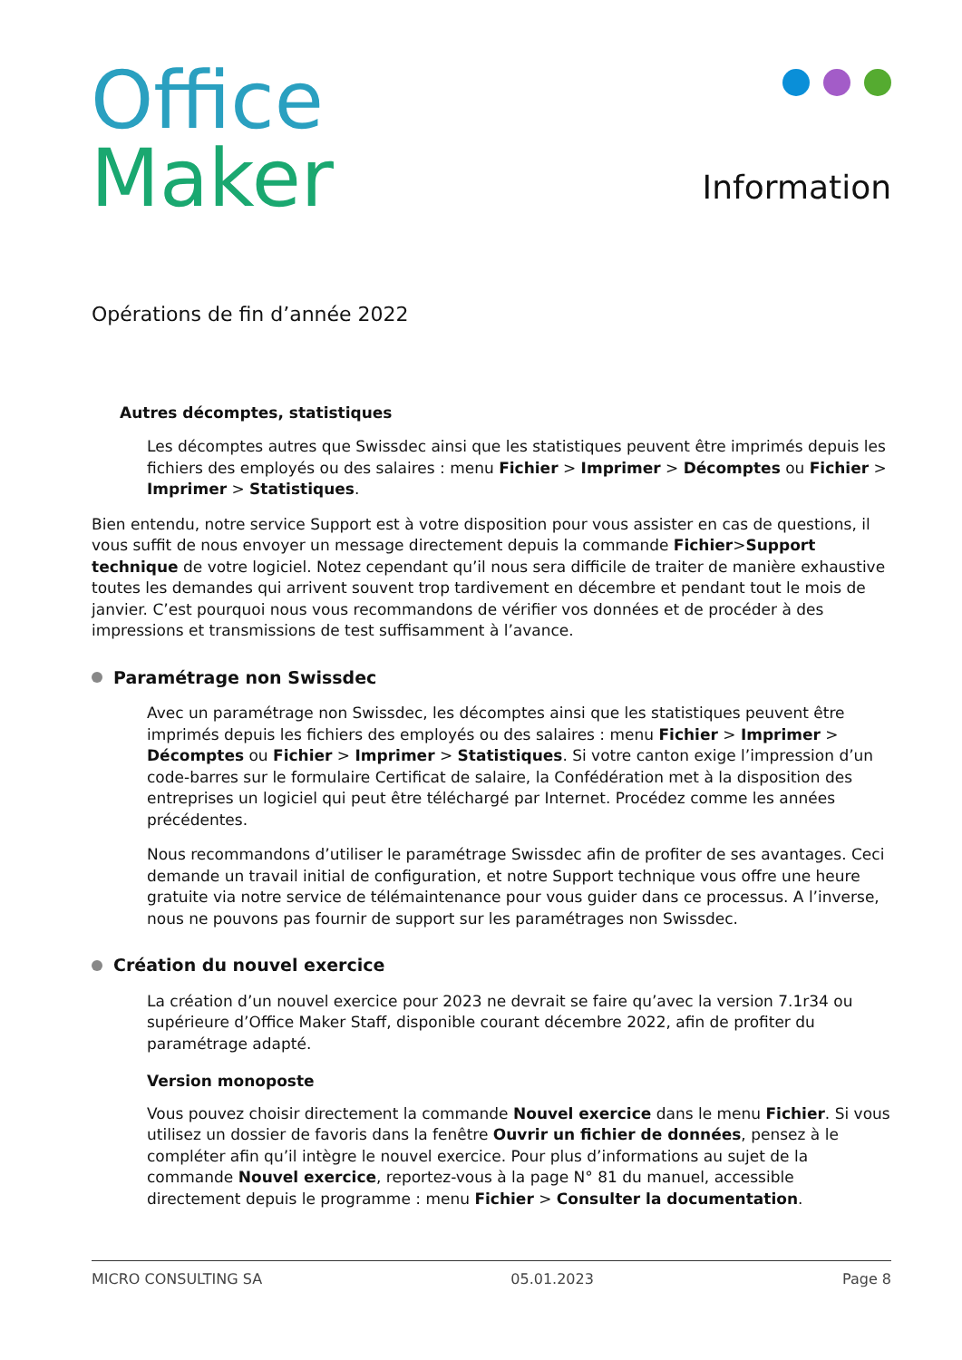Office
Maker
Information
Opérations de fin d’année 2022
Autres décomptes, statistiques
Les décomptes autres que Swissdec ainsi que les statistiques peuvent être imprimés depuis les fichiers des employés ou des salaires : menu Fichier > Imprimer > Décomptes ou Fichier > Imprimer > Statistiques.
Bien entendu, notre service Support est à votre disposition pour vous assister en cas de questions, il vous suffit de nous envoyer un message directement depuis la commande Fichier>Support technique de votre logiciel. Notez cependant qu’il nous sera difficile de traiter de manière exhaustive toutes les demandes qui arrivent souvent trop tardivement en décembre et pendant tout le mois de janvier. C’est pourquoi nous vous recommandons de vérifier vos données et de procéder à des impressions et transmissions de test suffisamment à l’avance.
Paramétrage non Swissdec
Avec un paramétrage non Swissdec, les décomptes ainsi que les statistiques peuvent être imprimés depuis les fichiers des employés ou des salaires : menu Fichier > Imprimer > Décomptes ou Fichier > Imprimer > Statistiques. Si votre canton exige l’impression d’un code-barres sur le formulaire Certificat de salaire, la Confédération met à la disposition des entreprises un logiciel qui peut être téléchargé par Internet. Procédez comme les années précédentes.
Nous recommandons d’utiliser le paramétrage Swissdec afin de profiter de ses avantages. Ceci demande un travail initial de configuration, et notre Support technique vous offre une heure gratuite via notre service de télémaintenance pour vous guider dans ce processus. A l’inverse, nous ne pouvons pas fournir de support sur les paramétrages non Swissdec.
Création du nouvel exercice
La création d’un nouvel exercice pour 2023 ne devrait se faire qu’avec la version 7.1r34 ou supérieure d’Office Maker Staff, disponible courant décembre 2022, afin de profiter du paramétrage adapté.
Version monoposte
Vous pouvez choisir directement la commande Nouvel exercice dans le menu Fichier. Si vous utilisez un dossier de favoris dans la fenêtre Ouvrir un fichier de données, pensez à le compléter afin qu’il intègre le nouvel exercice. Pour plus d’informations au sujet de la commande Nouvel exercice, reportez-vous à la page N° 81 du manuel, accessible directement depuis le programme : menu Fichier > Consulter la documentation.
MICRO CONSULTING SA 05.01.2023 Page 8